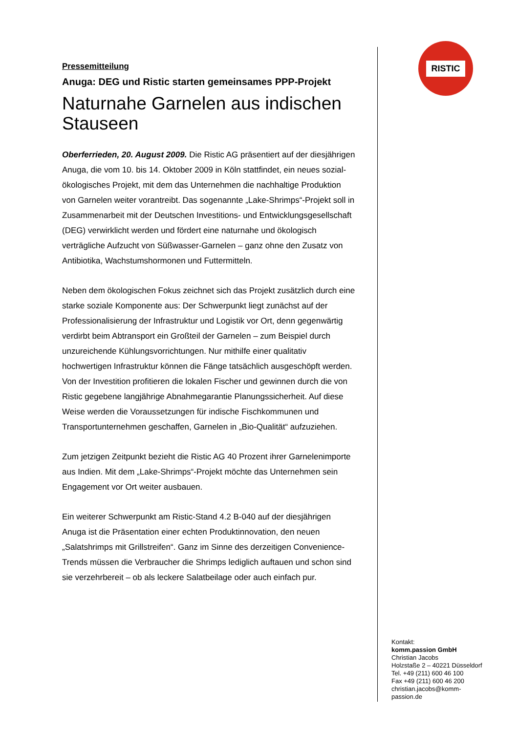Pressemitteilung
Anuga: DEG und Ristic starten gemeinsames PPP-Projekt
Naturnahe Garnelen aus indischen Stauseen
Oberferrieden, 20. August 2009. Die Ristic AG präsentiert auf der diesjährigen Anuga, die vom 10. bis 14. Oktober 2009 in Köln stattfindet, ein neues sozial-ökologisches Projekt, mit dem das Unternehmen die nachhaltige Produktion von Garnelen weiter vorantreibt. Das sogenannte „Lake-Shrimps“-Projekt soll in Zusammenarbeit mit der Deutschen Investitions- und Entwicklungsgesellschaft (DEG) verwirklicht werden und fördert eine naturnahe und ökologisch verträgliche Aufzucht von Süßwasser-Garnelen – ganz ohne den Zusatz von Antibiotika, Wachstumshormonen und Futtermitteln.
Neben dem ökologischen Fokus zeichnet sich das Projekt zusätzlich durch eine starke soziale Komponente aus: Der Schwerpunkt liegt zunächst auf der Professionalisierung der Infrastruktur und Logistik vor Ort, denn gegenwärtig verdirbt beim Abtransport ein Großteil der Garnelen – zum Beispiel durch unzureichende Kühlungsvorrichtungen. Nur mithilfe einer qualitativ hochwertigen Infrastruktur können die Fänge tatsächlich ausgeschöpft werden. Von der Investition profitieren die lokalen Fischer und gewinnen durch die von Ristic gegebene langjährige Abnahmegarantie Planungssicherheit. Auf diese Weise werden die Voraussetzungen für indische Fischkommunen und Transportunternehmen geschaffen, Garnelen in „Bio-Qualität“ aufzuziehen.
Zum jetzigen Zeitpunkt bezieht die Ristic AG 40 Prozent ihrer Garnelenimporte aus Indien. Mit dem „Lake-Shrimps“-Projekt möchte das Unternehmen sein Engagement vor Ort weiter ausbauen.
Ein weiterer Schwerpunkt am Ristic-Stand 4.2 B-040 auf der diesjährigen Anuga ist die Präsentation einer echten Produktinnovation, den neuen „Salatshrimps mit Grillstreifen“. Ganz im Sinne des derzeitigen Convenience-Trends müssen die Verbraucher die Shrimps lediglich auftauen und schon sind sie verzehrbereit – ob als leckere Salatbeilage oder auch einfach pur.
RISTIC
Kontakt:
komm.passion GmbH
Christian Jacobs
Holzstaße 2 – 40221 Düsseldorf
Tel. +49 (211) 600 46 100
Fax +49 (211) 600 46 200
christian.jacobs@komm-passion.de